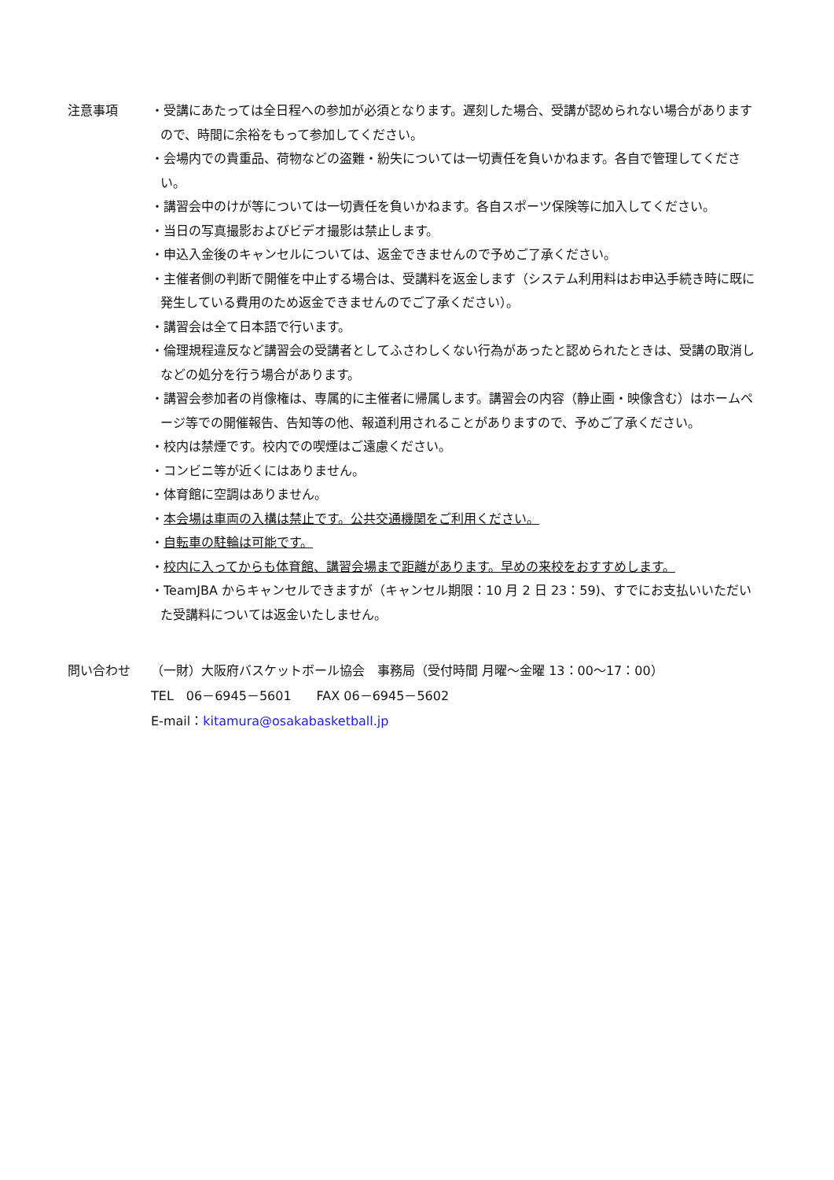注意事項 ・受講にあたっては全日程への参加が必須となります。遅刻した場合、受講が認められない場合がありますので、時間に余裕をもって参加してください。
・会場内での貴重品、荷物などの盗難・紛失については一切責任を負いかねます。各自で管理してください。
・講習会中のけが等については一切責任を負いかねます。各自スポーツ保険等に加入してください。
・当日の写真撮影およびビデオ撮影は禁止します。
・申込入金後のキャンセルについては、返金できませんので予めご了承ください。
・主催者側の判断で開催を中止する場合は、受講料を返金します（システム利用料はお申込手続き時に既に発生している費用のため返金できませんのでご了承ください）。
・講習会は全て日本語で行います。
・倫理規程違反など講習会の受講者としてふさわしくない行為があったと認められたときは、受講の取消しなどの処分を行う場合があります。
・講習会参加者の肖像権は、専属的に主催者に帰属します。講習会の内容（静止画・映像含む）はホームページ等での開催報告、告知等の他、報道利用されることがありますので、予めご了承ください。
・校内は禁煙です。校内での喫煙はご遠慮ください。
・コンビニ等が近くにはありません。
・体育館に空調はありません。
・本会場は車両の入構は禁止です。公共交通機関をご利用ください。
・自転車の駐輪は可能です。
・校内に入ってからも体育館、講習会場まで距離があります。早めの来校をおすすめします。
・TeamJBA からキャンセルできますが（キャンセル期限：10 月 2 日 23：59)、すでにお支払いいただいた受講料については返金いたしません。
問い合わせ （一財）大阪府バスケットボール協会　事務局（受付時間 月曜〜金曜 13：00〜17：00）
TEL　06－6945－5601　　FAX 06－6945－5602
E-mail：kitamura@osakabasketball.jp